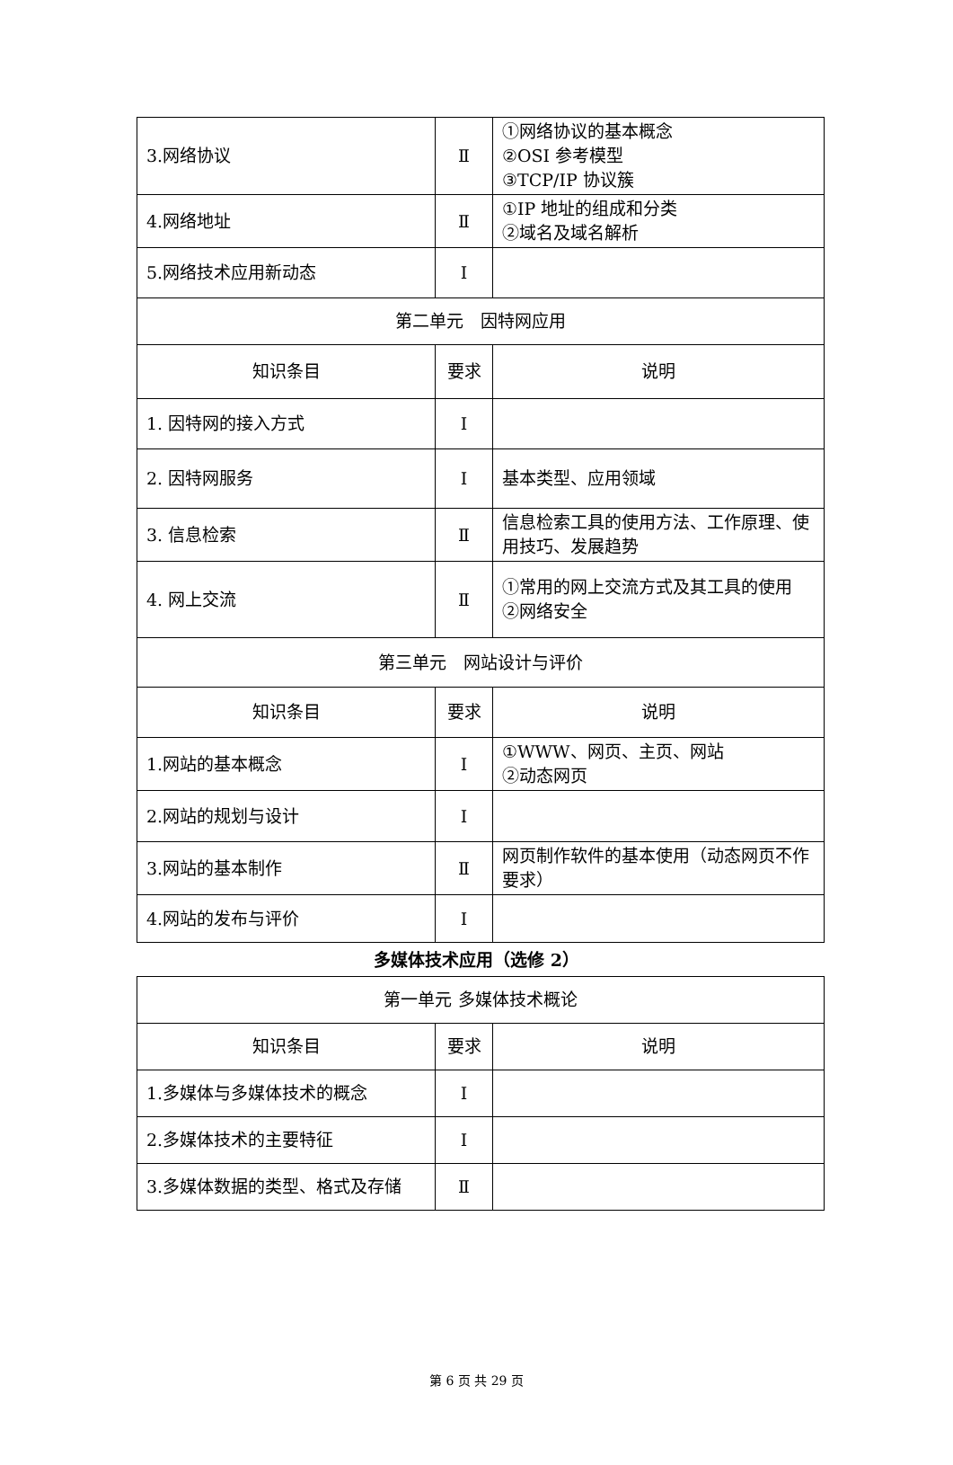| 3.网络协议 | Ⅱ | ①网络协议的基本概念 ②OSI 参考模型 ③TCP/IP 协议簇 |
| 4.网络地址 | Ⅱ | ①IP 地址的组成和分类 ②域名及域名解析 |
| 5.网络技术应用新动态 | Ⅰ | |
| 第二单元 因特网应用 | | |
| 知识条目 | 要求 | 说明 |
| 1. 因特网的接入方式 | Ⅰ | |
| 2. 因特网服务 | Ⅰ | 基本类型、应用领域 |
| 3. 信息检索 | Ⅱ | 信息检索工具的使用方法、工作原理、使用技巧、发展趋势 |
| 4. 网上交流 | Ⅱ | ①常用的网上交流方式及其工具的使用 ②网络安全 |
| 第三单元 网站设计与评价 | | |
| 知识条目 | 要求 | 说明 |
| 1.网站的基本概念 | Ⅰ | ①WWW、网页、主页、网站 ②动态网页 |
| 2.网站的规划与设计 | Ⅰ | |
| 3.网站的基本制作 | Ⅱ | 网页制作软件的基本使用（动态网页不作要求） |
| 4.网站的发布与评价 | Ⅰ | |
多媒体技术应用（选修 2）
| 第一单元 多媒体技术概论 | | |
| 知识条目 | 要求 | 说明 |
| 1.多媒体与多媒体技术的概念 | Ⅰ | |
| 2.多媒体技术的主要特征 | Ⅰ | |
| 3.多媒体数据的类型、格式及存储 | Ⅱ | |
第 6 页 共 29 页